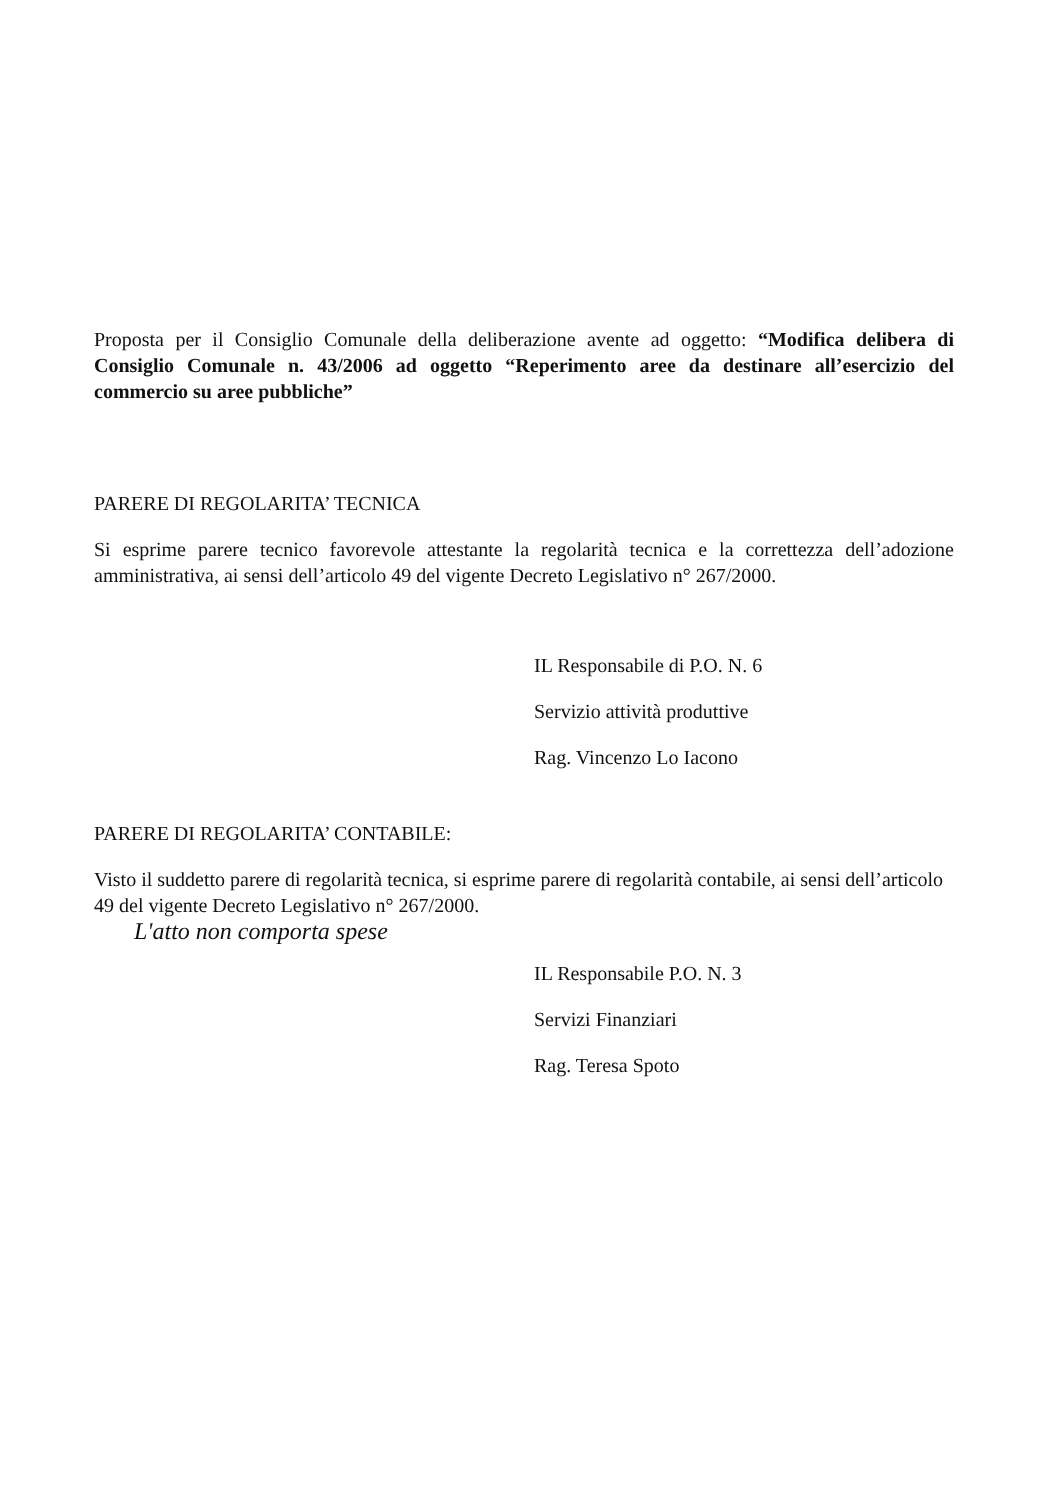Proposta per il Consiglio Comunale della deliberazione avente ad oggetto: “Modifica delibera di Consiglio Comunale n. 43/2006 ad oggetto “Reperimento aree da destinare all’esercizio del commercio su aree pubbliche”
PARERE DI REGOLARITA’ TECNICA
Si esprime parere tecnico favorevole attestante la regolarità tecnica e la correttezza dell’adozione amministrativa, ai sensi dell’articolo 49 del vigente Decreto Legislativo n° 267/2000.
IL Responsabile di P.O. N. 6
Servizio attività produttive
Rag. Vincenzo Lo Iacono
PARERE DI REGOLARITA’ CONTABILE:
Visto il suddetto parere di regolarità tecnica, si esprime parere di regolarità contabile, ai sensi dell’articolo 49 del vigente Decreto Legislativo n° 267/2000.
L'atto non comporta spese
IL Responsabile P.O. N. 3
Servizi Finanziari
Rag. Teresa Spoto